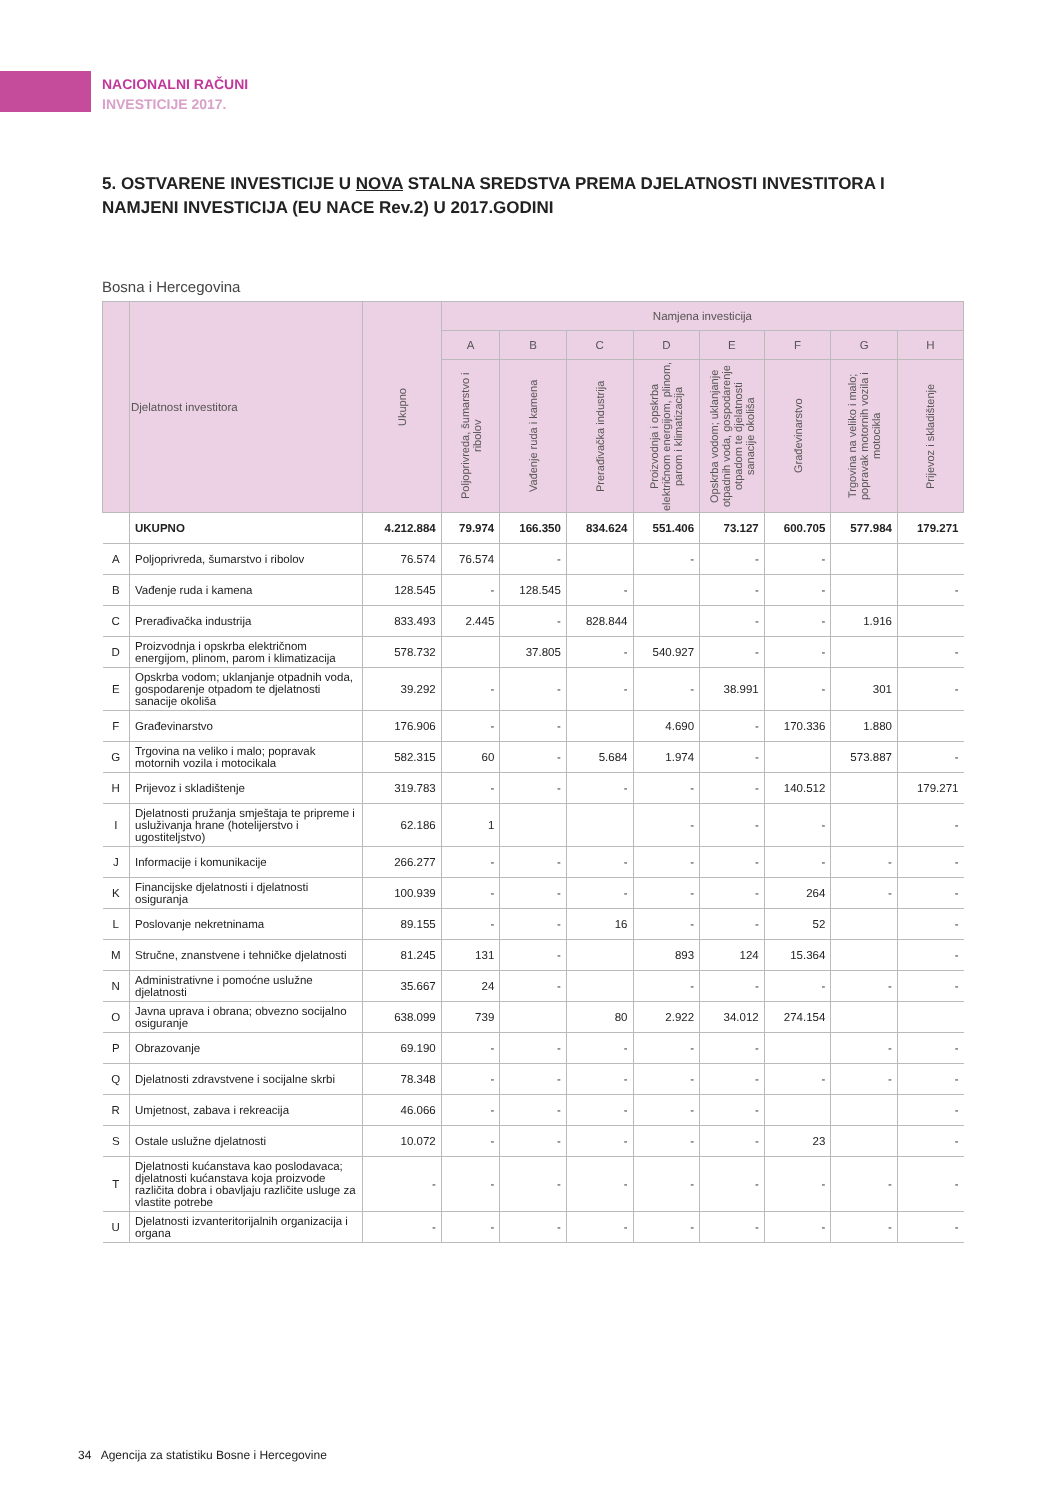NACIONALNI RAČUNI
INVESTICIJE 2017.
5. OSTVARENE INVESTICIJE U NOVA STALNA SREDSTVA PREMA DJELATNOSTI INVESTITORA I NAMJENI INVESTICIJA (EU NACE Rev.2) U 2017.GODINI
Bosna i Hercegovina
| | Djelatnost investitora | Ukupno | Namjena investicija | | | | | | | |
| --- | --- | --- | --- | --- | --- | --- | --- | --- | --- | --- |
| | | | A | B | C | D | E | F | G | H |
| | | | Poljoprivreda, šumarstvo i ribolov | Vađenje ruda i kamena | Prerađivačka industrija | Proizvodnja i opskrba električnom energijom, plinom, parom i klimatizacija | Opskrba vodom; uklanjanje otpadnih voda, gospodarenje otpadom te djelatnosti sanacije okoliša | Građevinarstvo | Trgovina na veliko i malo; popravak motornih vozila i motocikla | Prijevoz i skladištenje |
| | UKUPNO | 4.212.884 | 79.974 | 166.350 | 834.624 | 551.406 | 73.127 | 600.705 | 577.984 | 179.271 |
| A | Poljoprivreda, šumarstvo i ribolov | 76.574 | 76.574 | - | | - | - | - | | |
| B | Vađenje ruda i kamena | 128.545 | - | 128.545 | - | | - | - | | - |
| C | Prerađivačka industrija | 833.493 | 2.445 | - | 828.844 | | - | - | 1.916 | |
| D | Proizvodnja i opskrba električnom energijom, plinom, parom i klimatizacija | 578.732 | | 37.805 | - | 540.927 | - | - | | - |
| E | Opskrba vodom; uklanjanje otpadnih voda, gospodarenje otpadom te djelatnosti sanacije okoliša | 39.292 | - | - | - | - | 38.991 | - | 301 | - |
| F | Građevinarstvo | 176.906 | - | - | | 4.690 | - | 170.336 | 1.880 | |
| G | Trgovina na veliko i malo; popravak motornih vozila i motocikala | 582.315 | 60 | - | 5.684 | 1.974 | - | | 573.887 | - |
| H | Prijevoz i skladištenje | 319.783 | - | - | - | - | - | 140.512 | | 179.271 |
| I | Djelatnosti pružanja smještaja te pripreme i usluživanja hrane (hotelijerstvo i ugostiteljstvo) | 62.186 | 1 | | | - | - | - | | - |
| J | Informacije i komunikacije | 266.277 | - | - | - | - | - | - | - | - |
| K | Financijske djelatnosti i djelatnosti osiguranja | 100.939 | - | - | - | - | - | 264 | - | - |
| L | Poslovanje nekretninama | 89.155 | - | - | 16 | - | - | 52 | | - |
| M | Stručne, znanstvene i tehničke djelatnosti | 81.245 | 131 | - | | 893 | 124 | 15.364 | | - |
| N | Administrativne i pomoćne uslužne djelatnosti | 35.667 | 24 | - | | - | - | - | - | - |
| O | Javna uprava i obrana; obvezno socijalno osiguranje | 638.099 | 739 | | 80 | 2.922 | 34.012 | 274.154 | | |
| P | Obrazovanje | 69.190 | - | - | - | - | - | | - | - |
| Q | Djelatnosti zdravstvene i socijalne skrbi | 78.348 | - | - | - | - | - | - | - | - |
| R | Umjetnost, zabava i rekreacija | 46.066 | - | - | - | - | - | | | - |
| S | Ostale uslužne djelatnosti | 10.072 | - | - | - | - | - | 23 | | - |
| T | Djelatnosti kućanstava kao poslodavaca; djelatnosti kućanstava koja proizvode različita dobra i obavljaju različite usluge za vlastite potrebe | - | - | - | - | - | - | - | - | - |
| U | Djelatnosti izvanteritorijalnih organizacija i organa | - | - | - | - | - | - | - | - | - |
34 Agencija za statistiku Bosne i Hercegovine